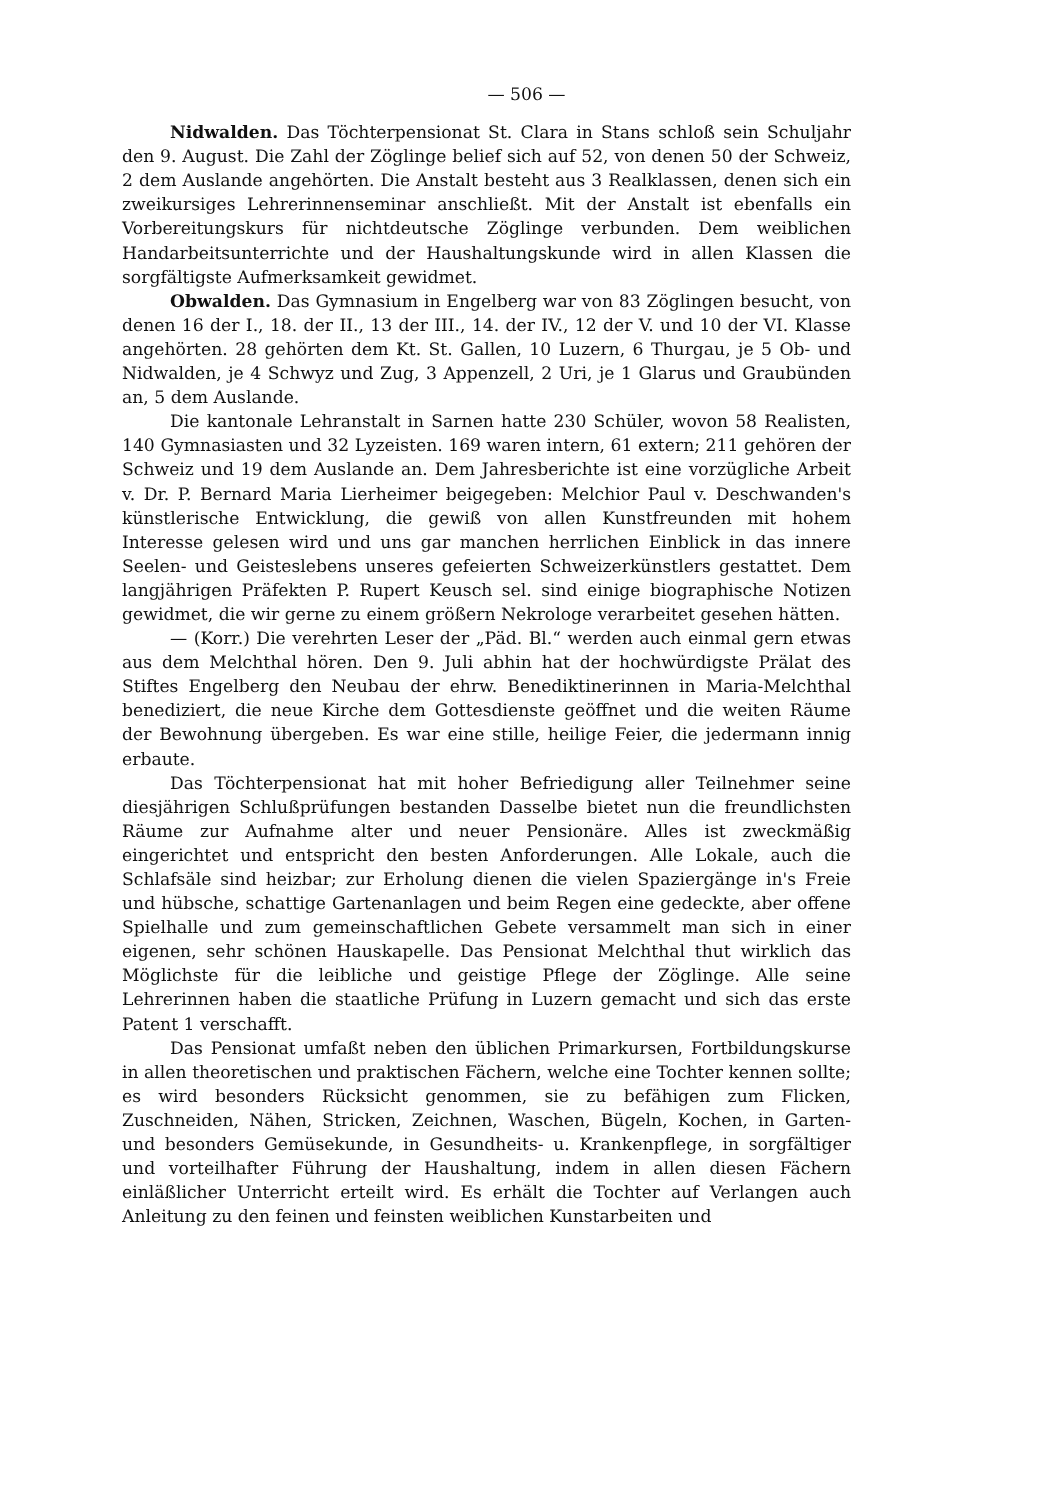— 506 —
Nidwalden. Das Töchterpensionat St. Clara in Stans schloß sein Schuljahr den 9. August. Die Zahl der Zöglinge belief sich auf 52, von denen 50 der Schweiz, 2 dem Auslande angehörten. Die Anstalt besteht aus 3 Realklassen, denen sich ein zweikursiges Lehrerinnenseminar anschließt. Mit der Anstalt ist ebenfalls ein Vorbereitungskurs für nichtdeutsche Zöglinge verbunden. Dem weiblichen Handarbeitsunterrichte und der Haushaltungskunde wird in allen Klassen die sorgfältigste Aufmerksamkeit gewidmet.
Obwalden. Das Gymnasium in Engelberg war von 83 Zöglingen besucht, von denen 16 der I., 18. der II., 13 der III., 14. der IV., 12 der V. und 10 der VI. Klasse angehörten. 28 gehörten dem Kt. St. Gallen, 10 Luzern, 6 Thurgau, je 5 Ob- und Nidwalden, je 4 Schwyz und Zug, 3 Appenzell, 2 Uri, je 1 Glarus und Graubünden an, 5 dem Auslande.
Die kantonale Lehranstalt in Sarnen hatte 230 Schüler, wovon 58 Realisten, 140 Gymnasiasten und 32 Lyzeisten. 169 waren intern, 61 extern; 211 gehören der Schweiz und 19 dem Auslande an. Dem Jahresberichte ist eine vorzügliche Arbeit v. Dr. P. Bernard Maria Lierheimer beigegeben: Melchior Paul v. Deschwanden's künstlerische Entwicklung, die gewiß von allen Kunstfreunden mit hohem Interesse gelesen wird und uns gar manchen herrlichen Einblick in das innere Seelen- und Geisteslebens unseres gefeierten Schweizerkünstlers gestattet. Dem langjährigen Präfekten P. Rupert Keusch sel. sind einige biographische Notizen gewidmet, die wir gerne zu einem größern Nekrologe verarbeitet gesehen hätten.
— (Korr.) Die verehrten Leser der „Päd. Bl.“ werden auch einmal gern etwas aus dem Melchthal hören. Den 9. Juli abhin hat der hochwürdigste Prälat des Stiftes Engelberg den Neubau der ehrw. Benediktinerinnen in Maria-Melchthal benediziert, die neue Kirche dem Gottesdienste geöffnet und die weiten Räume der Bewohnung übergeben. Es war eine stille, heilige Feier, die jedermann innig erbaute.
Das Töchterpensionat hat mit hoher Befriedigung aller Teilnehmer seine diesjährigen Schlußprüfungen bestanden Dasselbe bietet nun die freundlichsten Räume zur Aufnahme alter und neuer Pensionäre. Alles ist zweckmäßig eingerichtet und entspricht den besten Anforderungen. Alle Lokale, auch die Schlafsäle sind heizbar; zur Erholung dienen die vielen Spaziergänge in's Freie und hübsche, schattige Gartenanlagen und beim Regen eine gedeckte, aber offene Spielhalle und zum gemeinschaftlichen Gebete versammelt man sich in einer eigenen, sehr schönen Hauskapelle. Das Pensionat Melchthal thut wirklich das Möglichste für die leibliche und geistige Pflege der Zöglinge. Alle seine Lehrerinnen haben die staatliche Prüfung in Luzern gemacht und sich das erste Patent 1 verschafft.
Das Pensionat umfaßt neben den üblichen Primarkursen, Fortbildungskurse in allen theoretischen und praktischen Fächern, welche eine Tochter kennen sollte; es wird besonders Rücksicht genommen, sie zu befähigen zum Flicken, Zuschneiden, Nähen, Stricken, Zeichnen, Waschen, Bügeln, Kochen, in Garten- und besonders Gemüsekunde, in Gesundheits- u. Krankenpflege, in sorgfältiger und vorteilhafter Führung der Haushaltung, indem in allen diesen Fächern einläßlicher Unterricht erteilt wird. Es erhält die Tochter auf Verlangen auch Anleitung zu den feinen und feinsten weiblichen Kunstarbeiten und